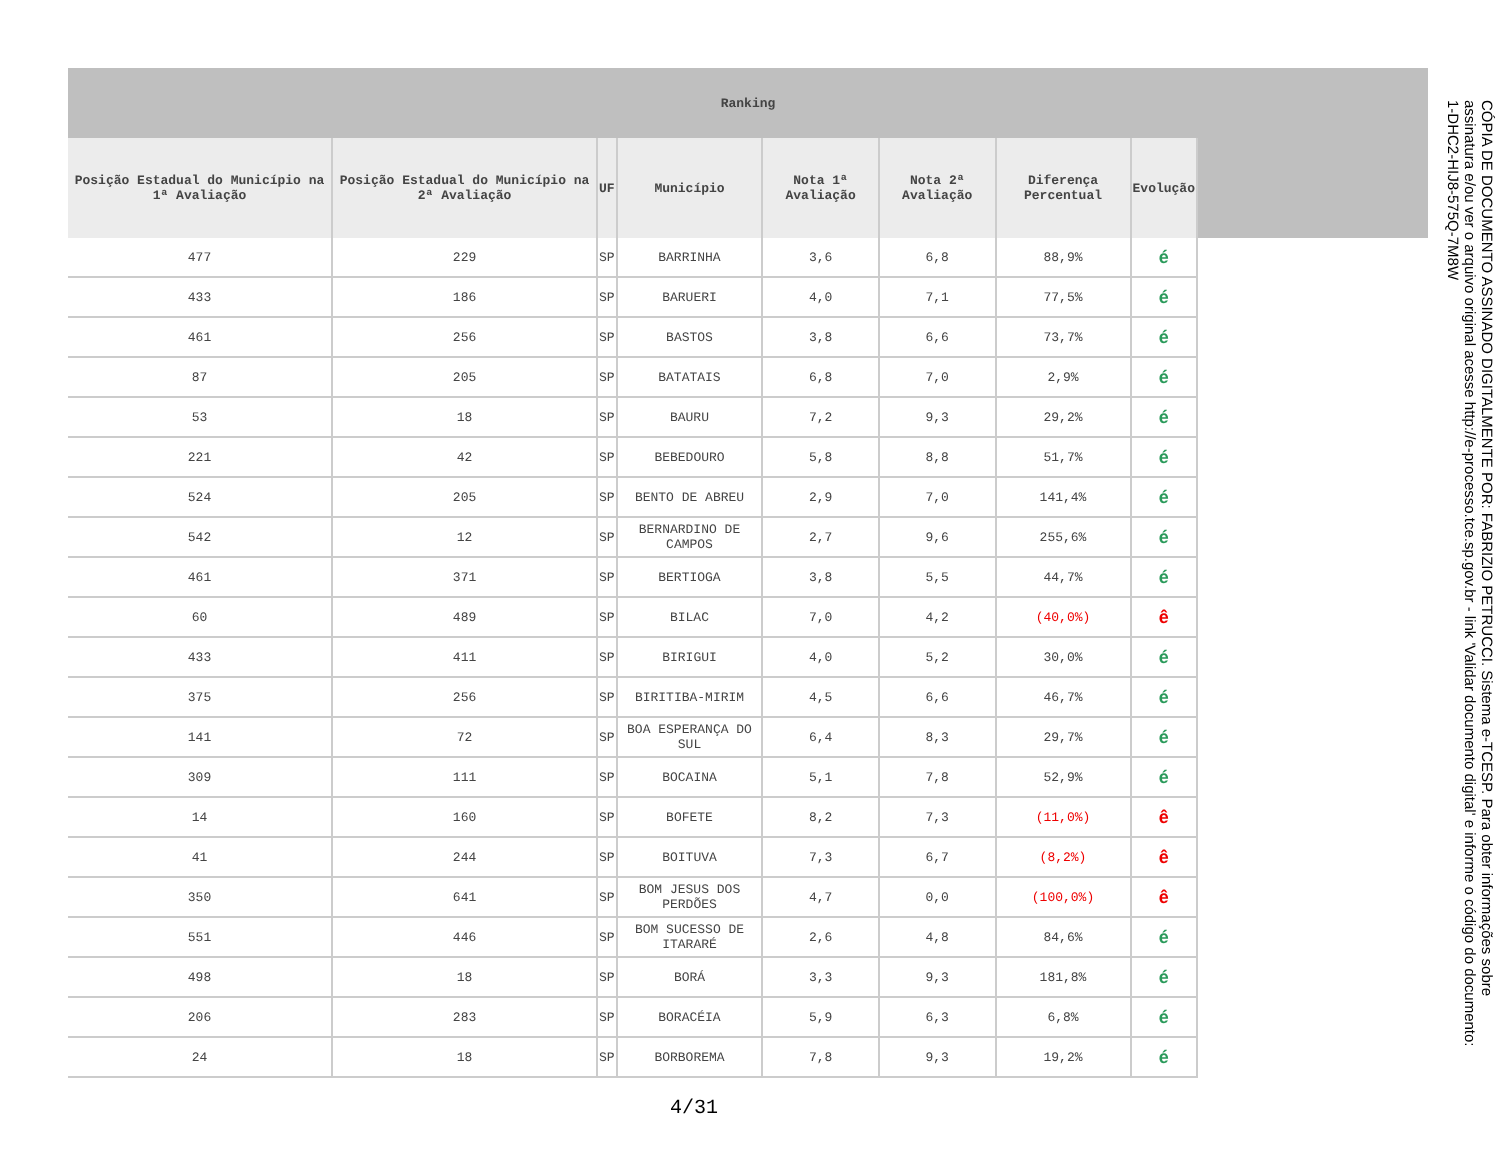| Ranking | | | | | | | | |
| Posição Estadual do Município na 1ª Avaliação | Posição Estadual do Município na 2ª Avaliação | UF | Município | Nota 1ª Avaliação | Nota 2ª Avaliação | Diferença Percentual | Evolução | |
| 477 | 229 | SP | BARRINHA | 3,6 | 6,8 | 88,9% | é | |
| 433 | 186 | SP | BARUERI | 4,0 | 7,1 | 77,5% | é | |
| 461 | 256 | SP | BASTOS | 3,8 | 6,6 | 73,7% | é | |
| 87 | 205 | SP | BATATAIS | 6,8 | 7,0 | 2,9% | é | |
| 53 | 18 | SP | BAURU | 7,2 | 9,3 | 29,2% | é | |
| 221 | 42 | SP | BEBEDOURO | 5,8 | 8,8 | 51,7% | é | |
| 524 | 205 | SP | BENTO DE ABREU | 2,9 | 7,0 | 141,4% | é | |
| 542 | 12 | SP | BERNARDINO DE CAMPOS | 2,7 | 9,6 | 255,6% | é | |
| 461 | 371 | SP | BERTIOGA | 3,8 | 5,5 | 44,7% | é | |
| 60 | 489 | SP | BILAC | 7,0 | 4,2 | (40,0%) | ê | |
| 433 | 411 | SP | BIRIGUI | 4,0 | 5,2 | 30,0% | é | |
| 375 | 256 | SP | BIRITIBA-MIRIM | 4,5 | 6,6 | 46,7% | é | |
| 141 | 72 | SP | BOA ESPERANÇA DO SUL | 6,4 | 8,3 | 29,7% | é | |
| 309 | 111 | SP | BOCAINA | 5,1 | 7,8 | 52,9% | é | |
| 14 | 160 | SP | BOFETE | 8,2 | 7,3 | (11,0%) | ê | |
| 41 | 244 | SP | BOITUVA | 7,3 | 6,7 | (8,2%) | ê | |
| 350 | 641 | SP | BOM JESUS DOS PERDÕES | 4,7 | 0,0 | (100,0%) | ê | |
| 551 | 446 | SP | BOM SUCESSO DE ITARARÉ | 2,6 | 4,8 | 84,6% | é | |
| 498 | 18 | SP | BORÁ | 3,3 | 9,3 | 181,8% | é | |
| 206 | 283 | SP | BORACÉIA | 5,9 | 6,3 | 6,8% | é | |
| 24 | 18 | SP | BORBOREMA | 7,8 | 9,3 | 19,2% | é | |
4/31
CÓPIA DE DOCUMENTO ASSINADO DIGITALMENTE POR: FABRIZIO PETRUCCI. Sistema e-TCESP. Para obter informações sobre assinatura e/ou ver o arquivo original acesse http://e-processo.tce.sp.gov.br - link 'Validar documento digital' e informe o código do documento: 1-DHC2-HIJ8-575Q-7M8W